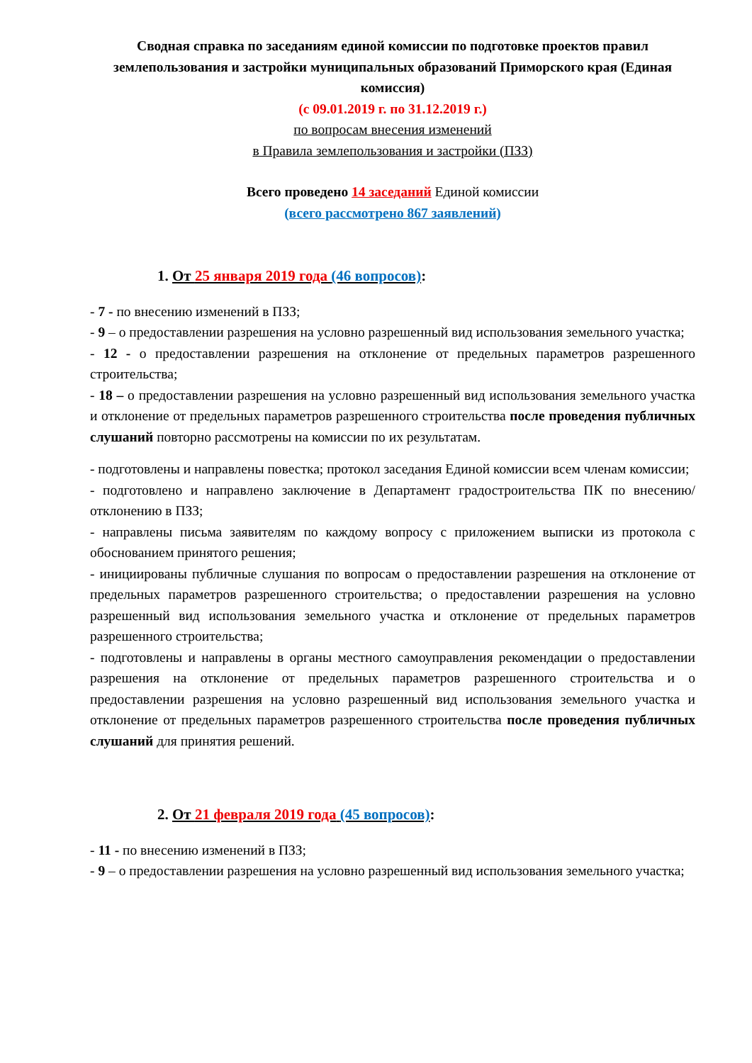Сводная справка по заседаниям единой комиссии по подготовке проектов правил землепользования и застройки муниципальных образований Приморского края (Единая комиссия)
(с 09.01.2019 г. по 31.12.2019 г.)
по вопросам внесения изменений
в Правила землепользования и застройки (ПЗЗ)
Всего проведено 14 заседаний Единой комиссии
(всего рассмотрено 867 заявлений)
1. От 25 января 2019 года (46 вопросов):
- 7 - по внесению изменений в ПЗЗ;
- 9 – о предоставлении разрешения на условно разрешенный вид использования земельного участка;
- 12 - о предоставлении разрешения на отклонение от предельных параметров разрешенного строительства;
- 18 – о предоставлении разрешения на условно разрешенный вид использования земельного участка и отклонение от предельных параметров разрешенного строительства после проведения публичных слушаний повторно рассмотрены на комиссии по их результатам.
- подготовлены и направлены повестка; протокол заседания Единой комиссии всем членам комиссии;
- подготовлено и направлено заключение в Департамент градостроительства ПК по внесению/отклонению в ПЗЗ;
- направлены письма заявителям по каждому вопросу с приложением выписки из протокола с обоснованием принятого решения;
- инициированы публичные слушания по вопросам о предоставлении разрешения на отклонение от предельных параметров разрешенного строительства; о предоставлении разрешения на условно разрешенный вид использования земельного участка и отклонение от предельных параметров разрешенного строительства;
- подготовлены и направлены в органы местного самоуправления рекомендации о предоставлении разрешения на отклонение от предельных параметров разрешенного строительства и о предоставлении разрешения на условно разрешенный вид использования земельного участка и отклонение от предельных параметров разрешенного строительства после проведения публичных слушаний для принятия решений.
2. От 21 февраля 2019 года (45 вопросов):
- 11 - по внесению изменений в ПЗЗ;
- 9 – о предоставлении разрешения на условно разрешенный вид использования земельного участка;